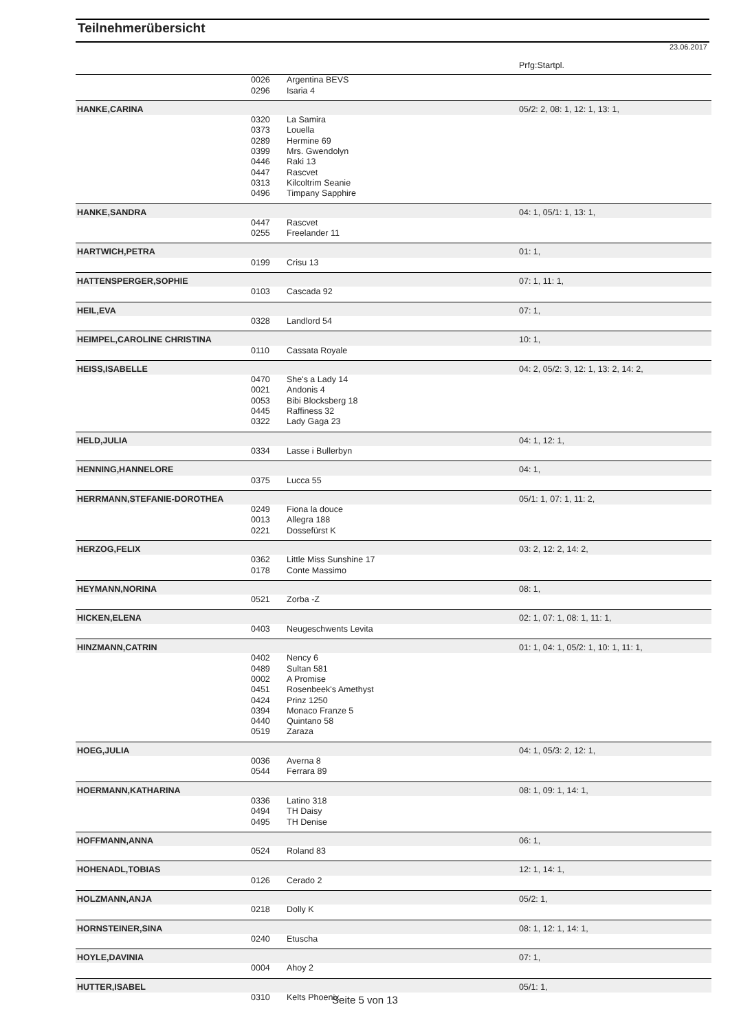Teilnehmerübersicht
23.06.2017
| | | | Prfg:Startpl. |
| | 0026 | Argentina BEVS | |
| | 0296 | Isaria 4 | |
| HANKE,CARINA | | | 05/2: 2, 08: 1, 12: 1, 13: 1, |
| | 0320 | La Samira | |
| | 0373 | Louella | |
| | 0289 | Hermine 69 | |
| | 0399 | Mrs. Gwendolyn | |
| | 0446 | Raki 13 | |
| | 0447 | Rascvet | |
| | 0313 | Kilcoltrim Seanie | |
| | 0496 | Timpany Sapphire | |
| HANKE,SANDRA | | | 04: 1, 05/1: 1, 13: 1, |
| | 0447 | Rascvet | |
| | 0255 | Freelander 11 | |
| HARTWICH,PETRA | | | 01: 1, |
| | 0199 | Crisu 13 | |
| HATTENSPERGER,SOPHIE | | | 07: 1, 11: 1, |
| | 0103 | Cascada 92 | |
| HEIL,EVA | | | 07: 1, |
| | 0328 | Landlord 54 | |
| HEIMPEL,CAROLINE CHRISTINA | | | 10: 1, |
| | 0110 | Cassata Royale | |
| HEISS,ISABELLE | | | 04: 2, 05/2: 3, 12: 1, 13: 2, 14: 2, |
| | 0470 | She's a Lady 14 | |
| | 0021 | Andonis 4 | |
| | 0053 | Bibi Blocksberg 18 | |
| | 0445 | Raffiness 32 | |
| | 0322 | Lady Gaga 23 | |
| HELD,JULIA | | | 04: 1, 12: 1, |
| | 0334 | Lasse i Bullerbyn | |
| HENNING,HANNELORE | | | 04: 1, |
| | 0375 | Lucca 55 | |
| HERRMANN,STEFANIE-DOROTHEA | | | 05/1: 1, 07: 1, 11: 2, |
| | 0249 | Fiona la douce | |
| | 0013 | Allegra 188 | |
| | 0221 | Dossefürst K | |
| HERZOG,FELIX | | | 03: 2, 12: 2, 14: 2, |
| | 0362 | Little Miss Sunshine 17 | |
| | 0178 | Conte Massimo | |
| HEYMANN,NORINA | | | 08: 1, |
| | 0521 | Zorba -Z | |
| HICKEN,ELENA | | | 02: 1, 07: 1, 08: 1, 11: 1, |
| | 0403 | Neugeschwents Levita | |
| HINZMANN,CATRIN | | | 01: 1, 04: 1, 05/2: 1, 10: 1, 11: 1, |
| | 0402 | Nency 6 | |
| | 0489 | Sultan 581 | |
| | 0002 | A Promise | |
| | 0451 | Rosenbeek's Amethyst | |
| | 0424 | Prinz 1250 | |
| | 0394 | Monaco Franze 5 | |
| | 0440 | Quintano 58 | |
| | 0519 | Zaraza | |
| HOEG,JULIA | | | 04: 1, 05/3: 2, 12: 1, |
| | 0036 | Averna 8 | |
| | 0544 | Ferrara 89 | |
| HOERMANN,KATHARINA | | | 08: 1, 09: 1, 14: 1, |
| | 0336 | Latino 318 | |
| | 0494 | TH Daisy | |
| | 0495 | TH Denise | |
| HOFFMANN,ANNA | | | 06: 1, |
| | 0524 | Roland 83 | |
| HOHENADL,TOBIAS | | | 12: 1, 14: 1, |
| | 0126 | Cerado 2 | |
| HOLZMANN,ANJA | | | 05/2: 1, |
| | 0218 | Dolly K | |
| HORNSTEINER,SINA | | | 08: 1, 12: 1, 14: 1, |
| | 0240 | Etuscha | |
| HOYLE,DAVINIA | | | 07: 1, |
| | 0004 | Ahoy 2 | |
| HUTTER,ISABEL | | | 05/1: 1, |
| | 0310 | Kelts Phoenix | |
Seite 5 von 13